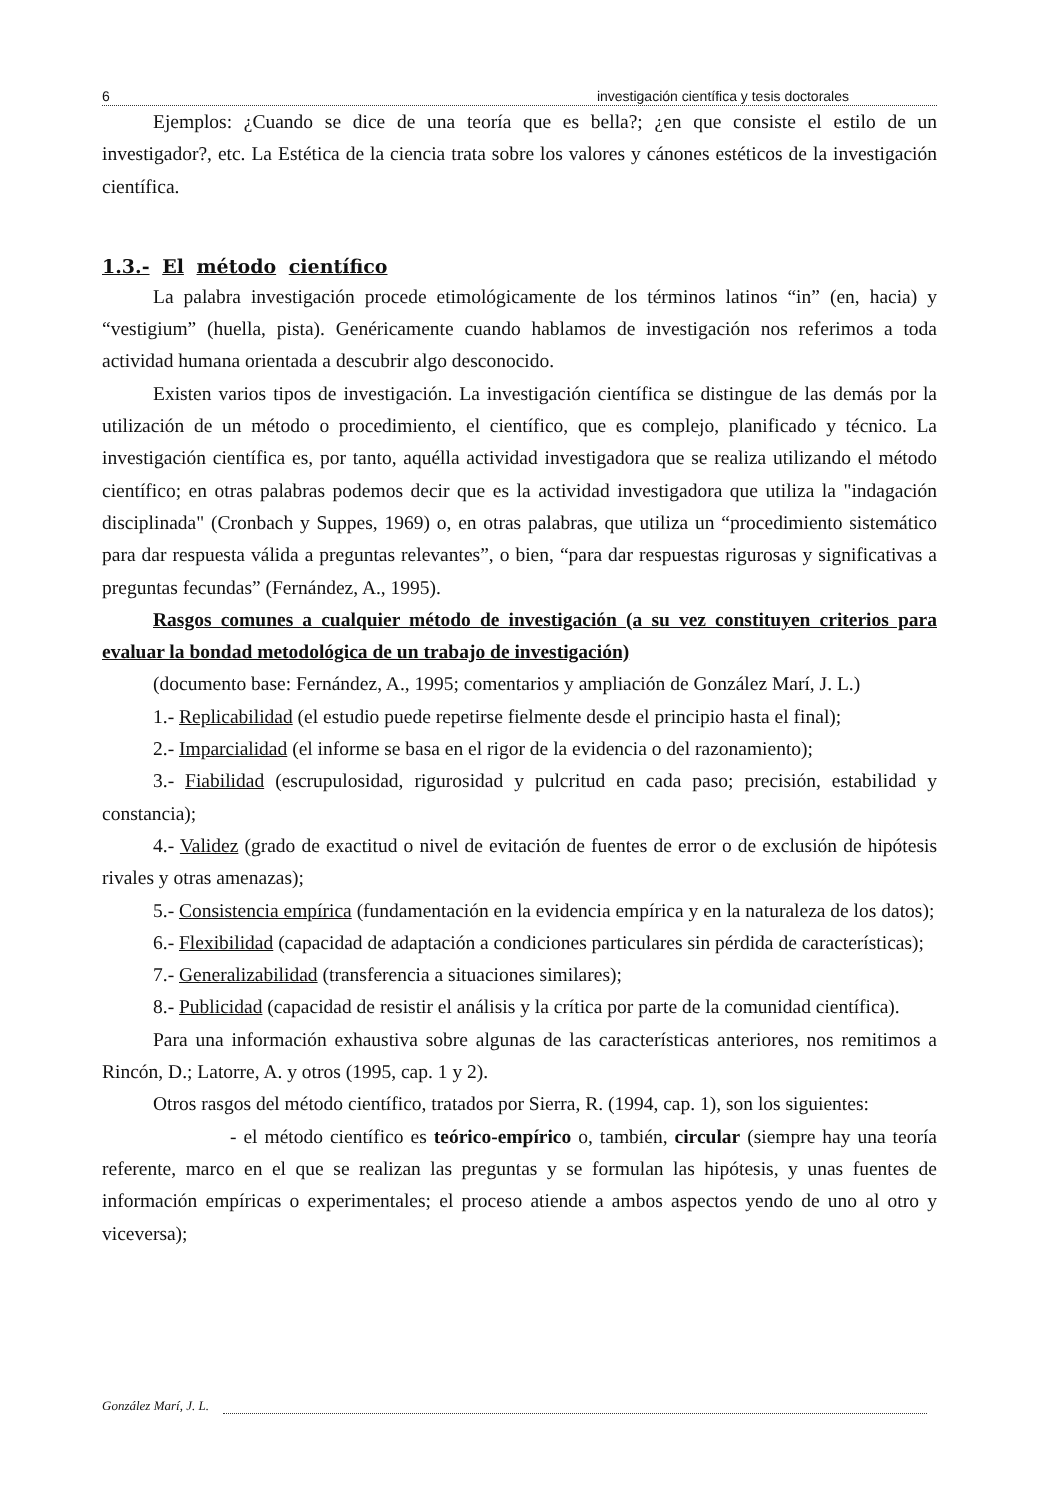6 investigación científica y tesis doctorales
Ejemplos: ¿Cuando se dice de una teoría que es bella?; ¿en que consiste el estilo de un investigador?, etc. La Estética de la ciencia trata sobre los valores y cánones estéticos de la investigación científica.
1.3.- El método científico
La palabra investigación procede etimológicamente de los términos latinos “in” (en, hacia) y “vestigium” (huella, pista). Genéricamente cuando hablamos de investigación nos referimos a toda actividad humana orientada a descubrir algo desconocido.
Existen varios tipos de investigación. La investigación científica se distingue de las demás por la utilización de un método o procedimiento, el científico, que es complejo, planificado y técnico. La investigación científica es, por tanto, aquélla actividad investigadora que se realiza utilizando el método científico; en otras palabras podemos decir que es la actividad investigadora que utiliza la "indagación disciplinada" (Cronbach y Suppes, 1969) o, en otras palabras, que utiliza un “procedimiento sistemático para dar respuesta válida a preguntas relevantes”, o bien, “para dar respuestas rigurosas y significativas a preguntas fecundas” (Fernández, A., 1995).
Rasgos comunes a cualquier método de investigación (a su vez constituyen criterios para evaluar la bondad metodológica de un trabajo de investigación)
(documento base: Fernández, A., 1995; comentarios y ampliación de González Marí, J. L.)
1.- Replicabilidad (el estudio puede repetirse fielmente desde el principio hasta el final);
2.- Imparcialidad (el informe se basa en el rigor de la evidencia o del razonamiento);
3.- Fiabilidad (escrupulosidad, rigurosidad y pulcritud en cada paso; precisión, estabilidad y constancia);
4.- Validez (grado de exactitud o nivel de evitación de fuentes de error o de exclusión de hipótesis rivales y otras amenazas);
5.- Consistencia empírica (fundamentación en la evidencia empírica y en la naturaleza de los datos);
6.- Flexibilidad (capacidad de adaptación a condiciones particulares sin pérdida de características);
7.- Generalizabilidad (transferencia a situaciones similares);
8.- Publicidad (capacidad de resistir el análisis y la crítica por parte de la comunidad científica).
Para una información exhaustiva sobre algunas de las características anteriores, nos remitimos a Rincón, D.; Latorre, A. y otros (1995, cap. 1 y 2).
Otros rasgos del método científico, tratados por Sierra, R. (1994, cap. 1), son los siguientes:
- el método científico es teórico-empírico o, también, circular (siempre hay una teoría referente, marco en el que se realizan las preguntas y se formulan las hipótesis, y unas fuentes de información empíricas o experimentales; el proceso atiende a ambos aspectos yendo de uno al otro y viceversa);
González Marí, J. L.